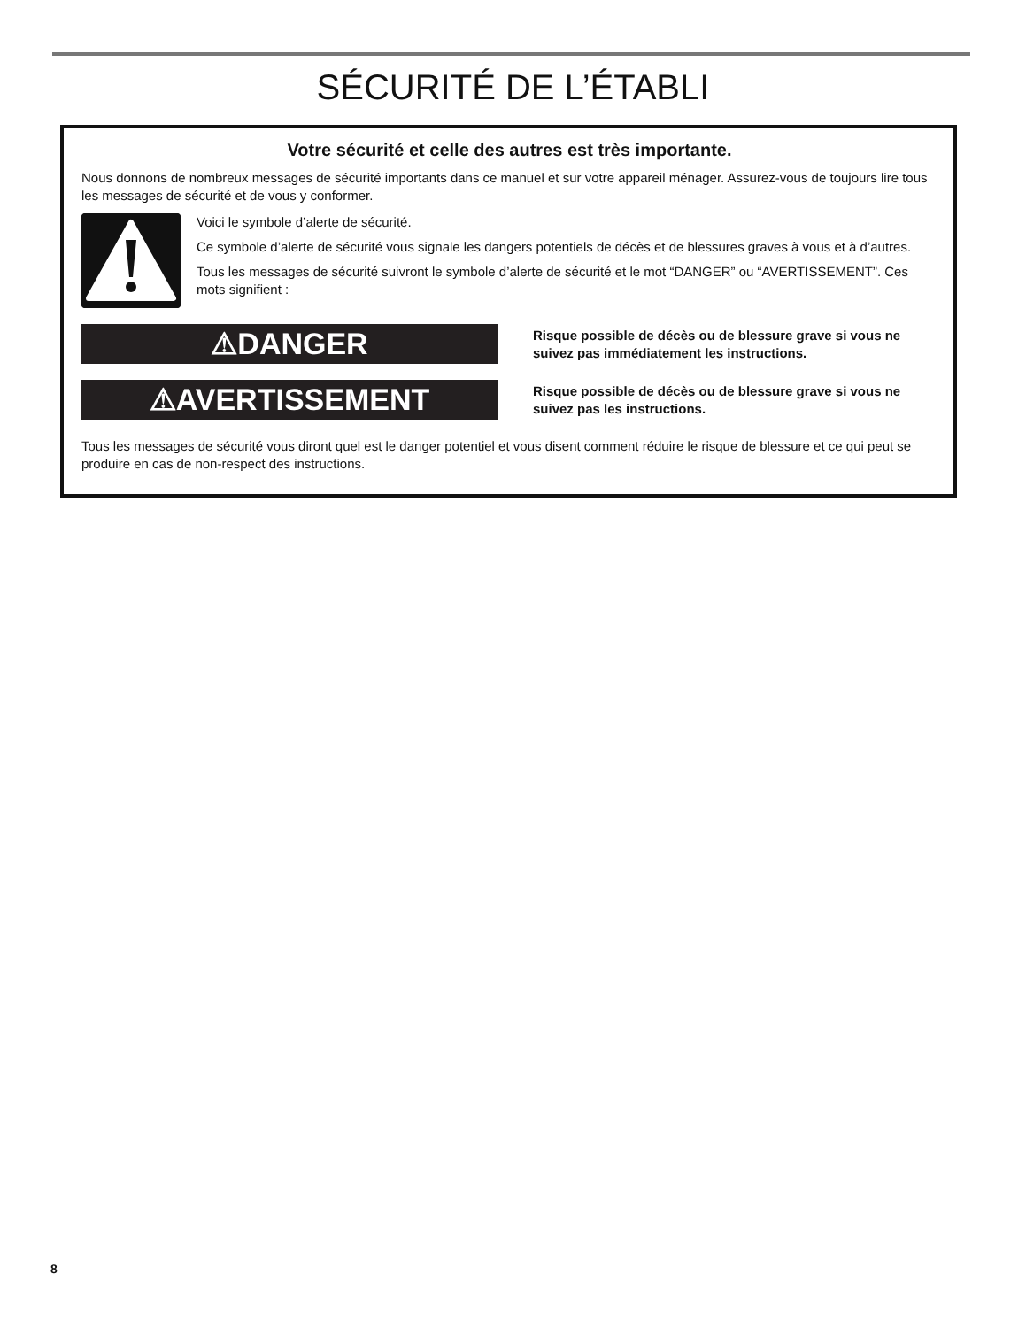SÉCURITÉ DE L’ÉTABLI
Votre sécurité et celle des autres est très importante.
Nous donnons de nombreux messages de sécurité importants dans ce manuel et sur votre appareil ménager. Assurez-vous de toujours lire tous les messages de sécurité et de vous y conformer.
Voici le symbole d’alerte de sécurité.
Ce symbole d’alerte de sécurité vous signale les dangers potentiels de décès et de blessures graves à vous et à d’autres.
Tous les messages de sécurité suivront le symbole d’alerte de sécurité et le mot “DANGER” ou “AVERTISSEMENT”. Ces mots signifient :
⚠DANGER
Risque possible de décès ou de blessure grave si vous ne suivez pas immédiatement les instructions.
⚠AVERTISSEMENT
Risque possible de décès ou de blessure grave si vous ne suivez pas les instructions.
Tous les messages de sécurité vous diront quel est le danger potentiel et vous disent comment réduire le risque de blessure et ce qui peut se produire en cas de non-respect des instructions.
8